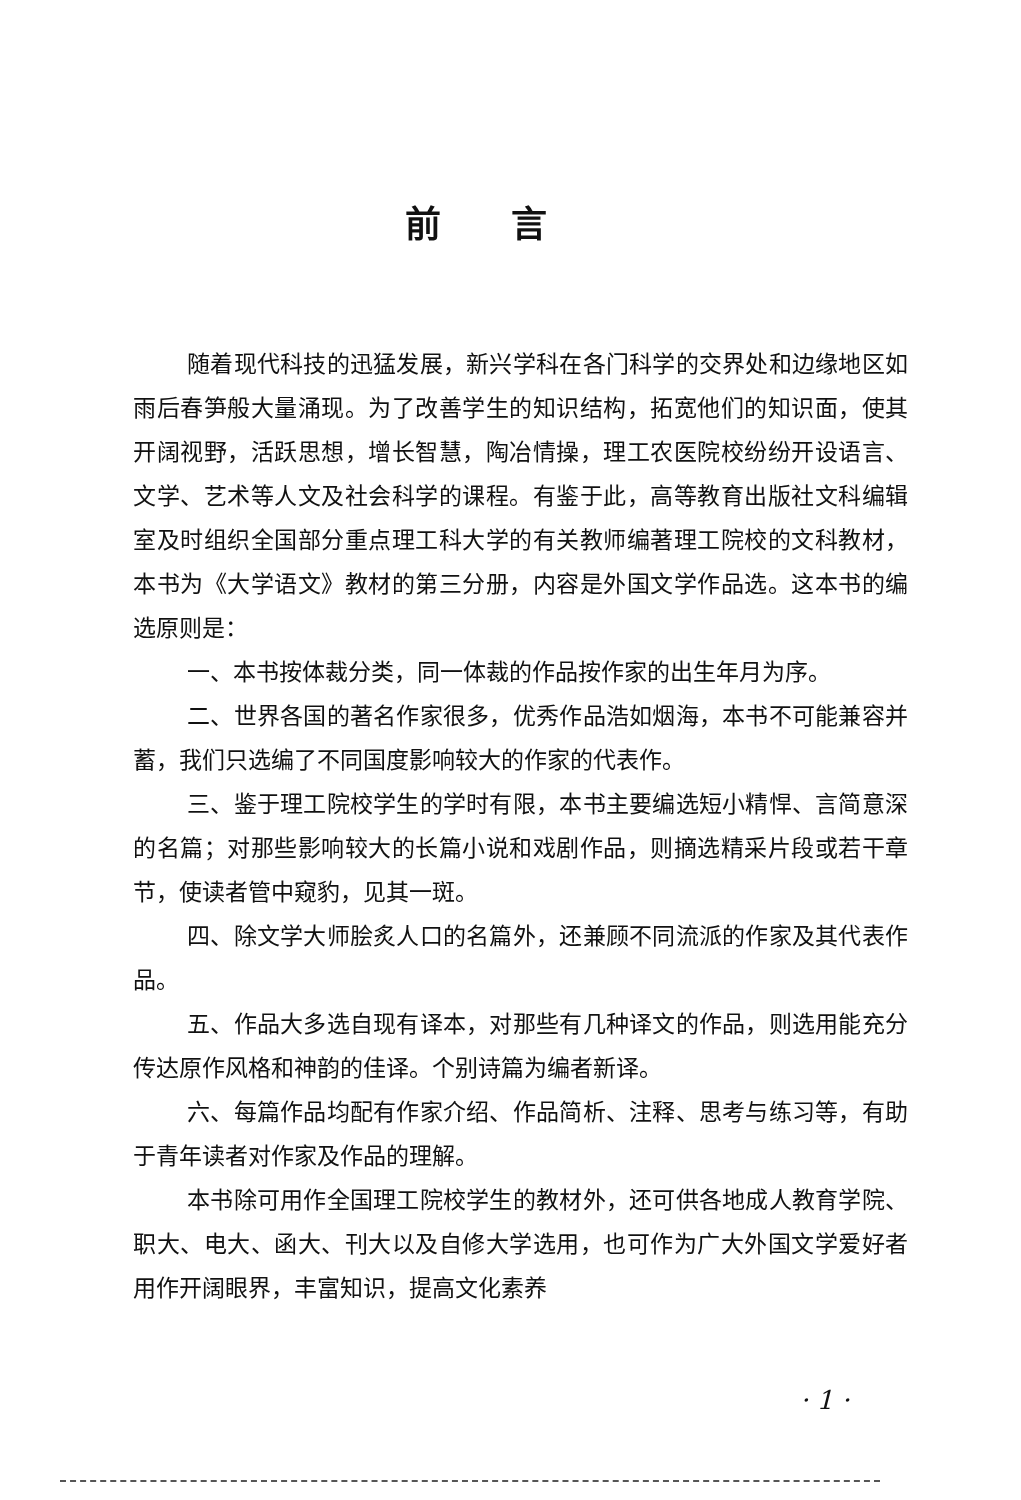前言
随着现代科技的迅猛发展，新兴学科在各门科学的交界处和边缘地区如雨后春笋般大量涌现。为了改善学生的知识结构，拓宽他们的知识面，使其开阔视野，活跃思想，增长智慧，陶冶情操，理工农医院校纷纷开设语言、文学、艺术等人文及社会科学的课程。有鉴于此，高等教育出版社文科编辑室及时组织全国部分重点理工科大学的有关教师编著理工院校的文科教材，本书为《大学语文》教材的第三分册，内容是外国文学作品选。这本书的编选原则是：
一、本书按体裁分类，同一体裁的作品按作家的出生年月为序。
二、世界各国的著名作家很多，优秀作品浩如烟海，本书不可能兼容并蓄，我们只选编了不同国度影响较大的作家的代表作。
三、鉴于理工院校学生的学时有限，本书主要编选短小精悍、言简意深的名篇；对那些影响较大的长篇小说和戏剧作品，则摘选精采片段或若干章节，使读者管中窥豹，见其一斑。
四、除文学大师脍炙人口的名篇外，还兼顾不同流派的作家及其代表作品。
五、作品大多选自现有译本，对那些有几种译文的作品，则选用能充分传达原作风格和神韵的佳译。个别诗篇为编者新译。
六、每篇作品均配有作家介绍、作品简析、注释、思考与练习等，有助于青年读者对作家及作品的理解。
本书除可用作全国理工院校学生的教材外，还可供各地成人教育学院、职大、电大、函大、刊大以及自修大学选用，也可作为广大外国文学爱好者用作开阔眼界，丰富知识，提高文化素养
· 1 ·